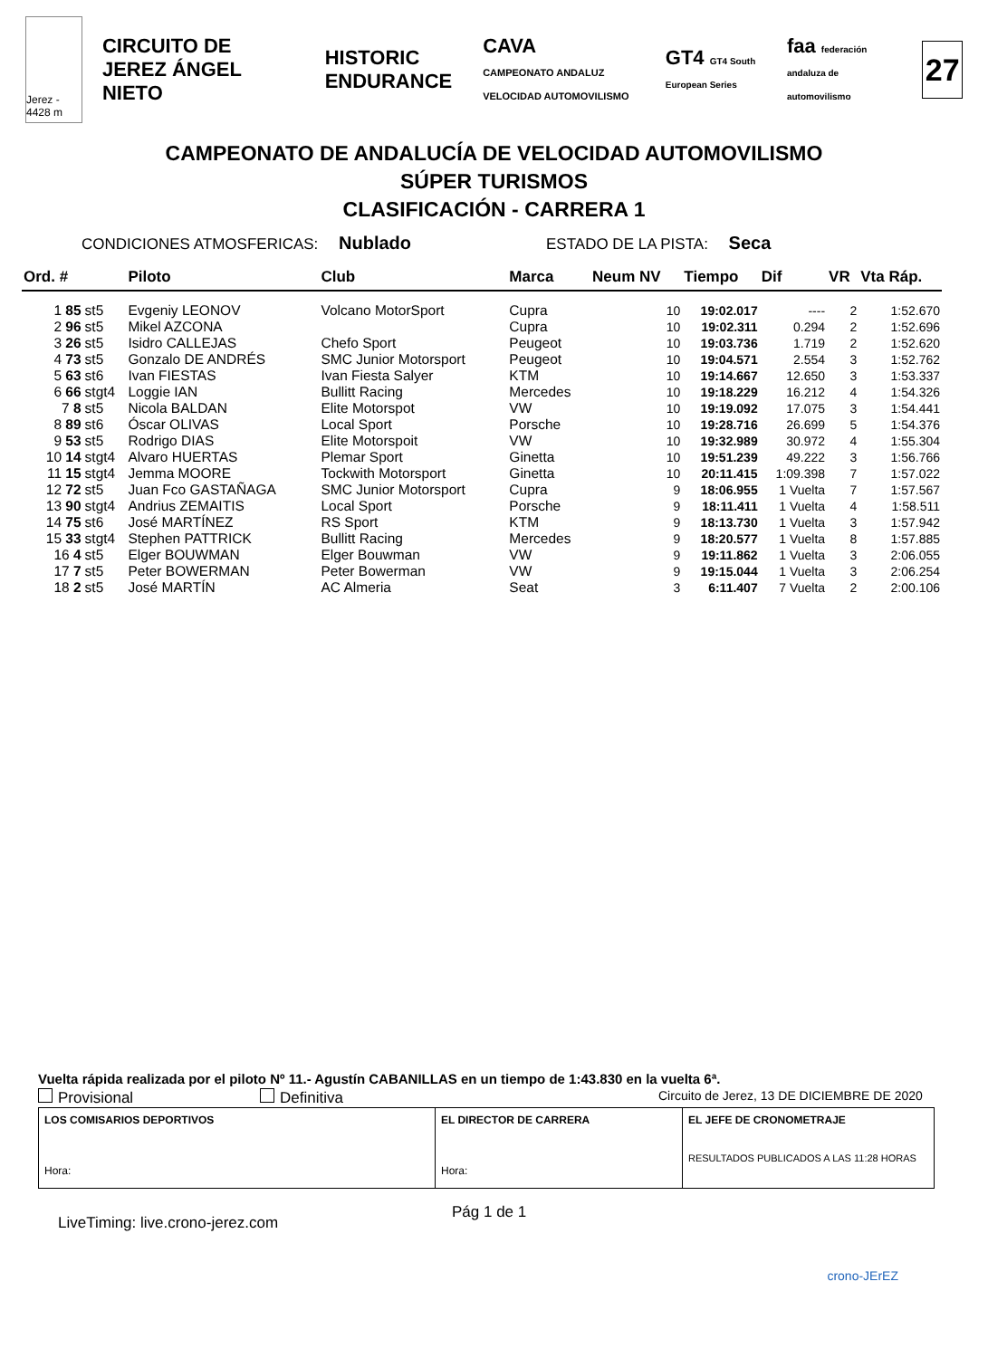Jerez - 4428 m
CIRCUITO DE JEREZ ÁNGEL NIETO HISTORIC ENDURANCE
CAVA
CAMPEONATO ANDALUZ VELOCIDAD AUTOMOVILISMO
GT4 GT4 South European Series
faa federación andaluza de automovilismo
27
CAMPEONATO DE ANDALUCÍA DE VELOCIDAD AUTOMOVILISMO
SÚPER TURISMOS
CLASIFICACIÓN - CARRERA 1
CONDICIONES ATMOSFERICAS: Nublado ESTADO DE LA PISTA: Seca
| Ord. # | | Piloto | Club | Marca | Neum NV | Tiempo | Dif | VR | Vta Ráp. |
| --- | --- | --- | --- | --- | --- | --- | --- | --- | --- |
| 1 85 | st5 | Evgeniy LEONOV | Volcano MotorSport | Cupra | 10 | 19:02.017 | ---- | 2 | 1:52.670 |
| 2 96 | st5 | Mikel AZCONA | | Cupra | 10 | 19:02.311 | 0.294 | 2 | 1:52.696 |
| 3 26 | st5 | Isidro CALLEJAS | Chefo Sport | Peugeot | 10 | 19:03.736 | 1.719 | 2 | 1:52.620 |
| 4 73 | st5 | Gonzalo DE ANDRÉS | SMC Junior Motorsport | Peugeot | 10 | 19:04.571 | 2.554 | 3 | 1:52.762 |
| 5 63 | st6 | Ivan FIESTAS | Ivan Fiesta Salyer | KTM | 10 | 19:14.667 | 12.650 | 3 | 1:53.337 |
| 6 66 | stgt4 | Loggie IAN | Bullitt Racing | Mercedes | 10 | 19:18.229 | 16.212 | 4 | 1:54.326 |
| 7 8 | st5 | Nicola BALDAN | Elite Motorspot | VW | 10 | 19:19.092 | 17.075 | 3 | 1:54.441 |
| 8 89 | st6 | Óscar OLIVAS | Local Sport | Porsche | 10 | 19:28.716 | 26.699 | 5 | 1:54.376 |
| 9 53 | st5 | Rodrigo DIAS | Elite Motorspoit | VW | 10 | 19:32.989 | 30.972 | 4 | 1:55.304 |
| 10 14 | stgt4 | Alvaro HUERTAS | Plemar Sport | Ginetta | 10 | 19:51.239 | 49.222 | 3 | 1:56.766 |
| 11 15 | stgt4 | Jemma MOORE | Tockwith Motorsport | Ginetta | 10 | 20:11.415 | 1:09.398 | 7 | 1:57.022 |
| 12 72 | st5 | Juan Fco GASTAÑAGA | SMC Junior Motorsport | Cupra | 9 | 18:06.955 | 1 Vuelta | 7 | 1:57.567 |
| 13 90 | stgt4 | Andrius ZEMAITIS | Local Sport | Porsche | 9 | 18:11.411 | 1 Vuelta | 4 | 1:58.511 |
| 14 75 | st6 | José MARTÍNEZ | RS Sport | KTM | 9 | 18:13.730 | 1 Vuelta | 3 | 1:57.942 |
| 15 33 | stgt4 | Stephen PATTRICK | Bullitt Racing | Mercedes | 9 | 18:20.577 | 1 Vuelta | 8 | 1:57.885 |
| 16 4 | st5 | Elger BOUWMAN | Elger Bouwman | VW | 9 | 19:11.862 | 1 Vuelta | 3 | 2:06.055 |
| 17 7 | st5 | Peter BOWERMAN | Peter Bowerman | VW | 9 | 19:15.044 | 1 Vuelta | 3 | 2:06.254 |
| 18 2 | st5 | José MARTÍN | AC Almeria | Seat | 3 | 6:11.407 | 7 Vuelta | 2 | 2:00.106 |
Vuelta rápida realizada por el piloto Nº 11.- Agustín CABANILLAS en un tiempo de 1:43.830 en la vuelta 6ª.
Provisional Definitiva Circuito de Jerez, 13 DE DICIEMBRE DE 2020
| LOS COMISARIOS DEPORTIVOS Hora: | EL DIRECTOR DE CARRERA Hora: | EL JEFE DE CRONOMETRAJE RESULTADOS PUBLICADOS A LAS 11:28 HORAS |
LiveTiming: live.crono-jerez.com Pág 1 de 1
crono-JErEZ